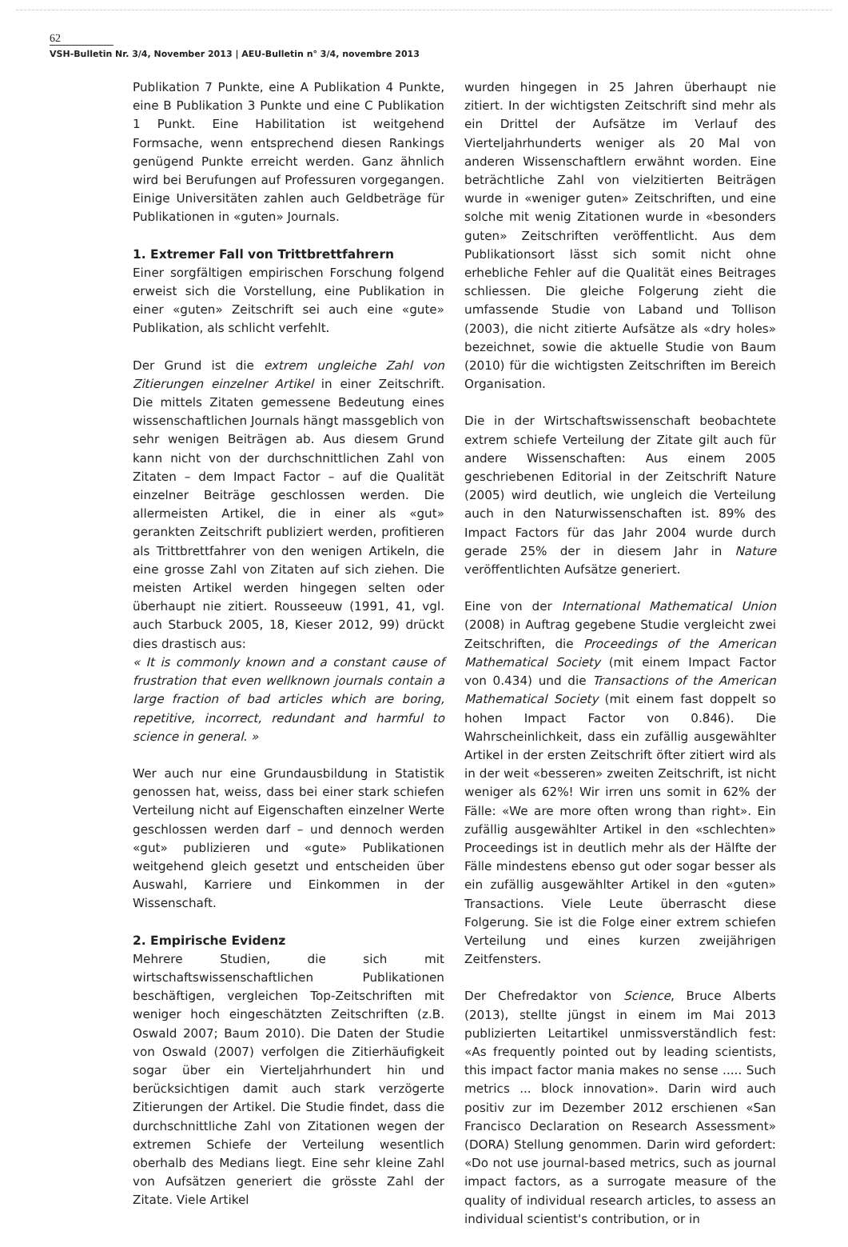62
VSH-Bulletin Nr. 3/4, November 2013 | AEU-Bulletin n° 3/4, novembre 2013
Publikation 7 Punkte, eine A Publikation 4 Punkte, eine B Publikation 3 Punkte und eine C Publikation 1 Punkt. Eine Habilitation ist weitgehend Formsache, wenn entsprechend diesen Rankings genügend Punkte erreicht werden. Ganz ähnlich wird bei Berufungen auf Professuren vorgegangen. Einige Universitäten zahlen auch Geldbeträge für Publikationen in «guten» Journals.
1. Extremer Fall von Trittbrettfahrern
Einer sorgfältigen empirischen Forschung folgend erweist sich die Vorstellung, eine Publikation in einer «guten» Zeitschrift sei auch eine «gute» Publikation, als schlicht verfehlt.
Der Grund ist die extrem ungleiche Zahl von Zitierungen einzelner Artikel in einer Zeitschrift. Die mittels Zitaten gemessene Bedeutung eines wissenschaftlichen Journals hängt massgeblich von sehr wenigen Beiträgen ab. Aus diesem Grund kann nicht von der durchschnittlichen Zahl von Zitaten – dem Impact Factor – auf die Qualität einzelner Beiträge geschlossen werden. Die allermeisten Artikel, die in einer als «gut» gerankten Zeitschrift publiziert werden, profitieren als Trittbrettfahrer von den wenigen Artikeln, die eine grosse Zahl von Zitaten auf sich ziehen. Die meisten Artikel werden hingegen selten oder überhaupt nie zitiert. Rousseeuw (1991, 41, vgl. auch Starbuck 2005, 18, Kieser 2012, 99) drückt dies drastisch aus:
« It is commonly known and a constant cause of frustration that even wellknown journals contain a large fraction of bad articles which are boring, repetitive, incorrect, redundant and harmful to science in general. »
Wer auch nur eine Grundausbildung in Statistik genossen hat, weiss, dass bei einer stark schiefen Verteilung nicht auf Eigenschaften einzelner Werte geschlossen werden darf – und dennoch werden «gut» publizieren und «gute» Publikationen weitgehend gleich gesetzt und entscheiden über Auswahl, Karriere und Einkommen in der Wissenschaft.
2. Empirische Evidenz
Mehrere Studien, die sich mit wirtschaftswissenschaftlichen Publikationen beschäftigen, vergleichen Top-Zeitschriften mit weniger hoch eingeschätzten Zeitschriften (z.B. Oswald 2007; Baum 2010). Die Daten der Studie von Oswald (2007) verfolgen die Zitierhäufigkeit sogar über ein Vierteljahrhundert hin und berücksichtigen damit auch stark verzögerte Zitierungen der Artikel. Die Studie findet, dass die durchschnittliche Zahl von Zitationen wegen der extremen Schiefe der Verteilung wesentlich oberhalb des Medians liegt. Eine sehr kleine Zahl von Aufsätzen generiert die grösste Zahl der Zitate. Viele Artikel
wurden hingegen in 25 Jahren überhaupt nie zitiert. In der wichtigsten Zeitschrift sind mehr als ein Drittel der Aufsätze im Verlauf des Vierteljahrhunderts weniger als 20 Mal von anderen Wissenschaftlern erwähnt worden. Eine beträchtliche Zahl von vielzitierten Beiträgen wurde in «weniger guten» Zeitschriften, und eine solche mit wenig Zitationen wurde in «besonders guten» Zeitschriften veröffentlicht. Aus dem Publikationsort lässt sich somit nicht ohne erhebliche Fehler auf die Qualität eines Beitrages schliessen. Die gleiche Folgerung zieht die umfassende Studie von Laband und Tollison (2003), die nicht zitierte Aufsätze als «dry holes» bezeichnet, sowie die aktuelle Studie von Baum (2010) für die wichtigsten Zeitschriften im Bereich Organisation.
Die in der Wirtschaftswissenschaft beobachtete extrem schiefe Verteilung der Zitate gilt auch für andere Wissenschaften: Aus einem 2005 geschriebenen Editorial in der Zeitschrift Nature (2005) wird deutlich, wie ungleich die Verteilung auch in den Naturwissenschaften ist. 89% des Impact Factors für das Jahr 2004 wurde durch gerade 25% der in diesem Jahr in Nature veröffentlichten Aufsätze generiert.
Eine von der International Mathematical Union (2008) in Auftrag gegebene Studie vergleicht zwei Zeitschriften, die Proceedings of the American Mathematical Society (mit einem Impact Factor von 0.434) und die Transactions of the American Mathematical Society (mit einem fast doppelt so hohen Impact Factor von 0.846). Die Wahrscheinlichkeit, dass ein zufällig ausgewählter Artikel in der ersten Zeitschrift öfter zitiert wird als in der weit «besseren» zweiten Zeitschrift, ist nicht weniger als 62%! Wir irren uns somit in 62% der Fälle: «We are more often wrong than right». Ein zufällig ausgewählter Artikel in den «schlechten» Proceedings ist in deutlich mehr als der Hälfte der Fälle mindestens ebenso gut oder sogar besser als ein zufällig ausgewählter Artikel in den «guten» Transactions. Viele Leute überrascht diese Folgerung. Sie ist die Folge einer extrem schiefen Verteilung und eines kurzen zweijährigen Zeitfensters.
Der Chefredaktor von Science, Bruce Alberts (2013), stellte jüngst in einem im Mai 2013 publizierten Leitartikel unmissverständlich fest: «As frequently pointed out by leading scientists, this impact factor mania makes no sense ..... Such metrics ... block innovation». Darin wird auch positiv zur im Dezember 2012 erschienen «San Francisco Declaration on Research Assessment» (DORA) Stellung genommen. Darin wird gefordert: «Do not use journal-based metrics, such as journal impact factors, as a surrogate measure of the quality of individual research articles, to assess an individual scientist's contribution, or in